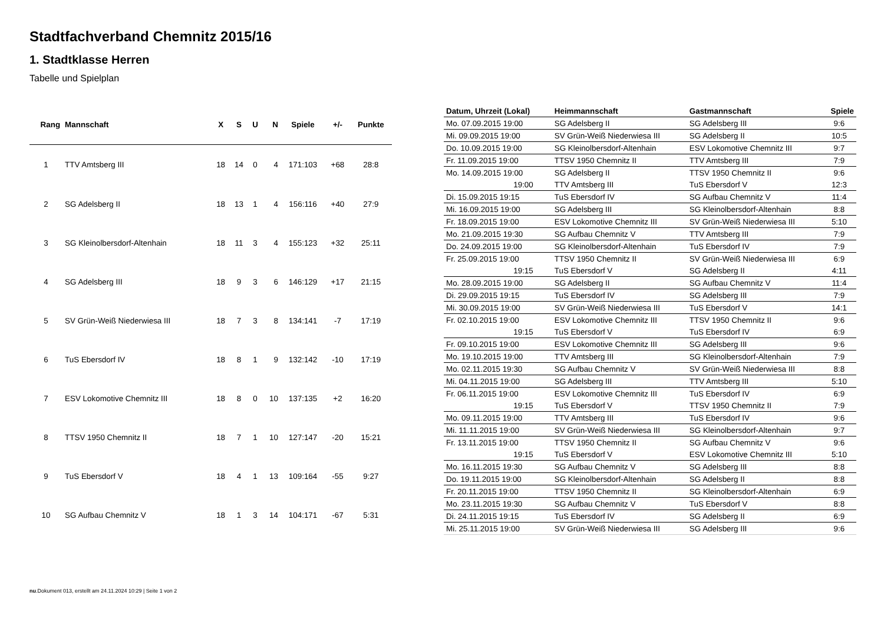Stadtfachverband Chemnitz 2015/16
1. Stadtklasse Herren
Tabelle und Spielplan
| Rang | Mannschaft | X | S | U | N | Spiele | +/- | Punkte |
| --- | --- | --- | --- | --- | --- | --- | --- | --- |
| 1 | TTV Amtsberg III | 18 | 14 | 0 | 4 | 171:103 | +68 | 28:8 |
| 2 | SG Adelsberg II | 18 | 13 | 1 | 4 | 156:116 | +40 | 27:9 |
| 3 | SG Kleinolbersdorf-Altenhain | 18 | 11 | 3 | 4 | 155:123 | +32 | 25:11 |
| 4 | SG Adelsberg III | 18 | 9 | 3 | 6 | 146:129 | +17 | 21:15 |
| 5 | SV Grün-Weiß Niederwiesa III | 18 | 7 | 3 | 8 | 134:141 | -7 | 17:19 |
| 6 | TuS Ebersdorf IV | 18 | 8 | 1 | 9 | 132:142 | -10 | 17:19 |
| 7 | ESV Lokomotive Chemnitz III | 18 | 8 | 0 | 10 | 137:135 | +2 | 16:20 |
| 8 | TTSV 1950 Chemnitz II | 18 | 7 | 1 | 10 | 127:147 | -20 | 15:21 |
| 9 | TuS Ebersdorf V | 18 | 4 | 1 | 13 | 109:164 | -55 | 9:27 |
| 10 | SG Aufbau Chemnitz V | 18 | 1 | 3 | 14 | 104:171 | -67 | 5:31 |
| Datum, Uhrzeit (Lokal) | Heimmannschaft | Gastmannschaft | Spiele |
| --- | --- | --- | --- |
| Mo. 07.09.2015 19:00 | SG Adelsberg II | SG Adelsberg III | 9:6 |
| Mi. 09.09.2015 19:00 | SV Grün-Weiß Niederwiesa III | SG Adelsberg II | 10:5 |
| Do. 10.09.2015 19:00 | SG Kleinolbersdorf-Altenhain | ESV Lokomotive Chemnitz III | 9:7 |
| Fr. 11.09.2015 19:00 | TTSV 1950 Chemnitz II | TTV Amtsberg III | 7:9 |
| Mo. 14.09.2015 19:00 | SG Adelsberg II | TTSV 1950 Chemnitz II | 9:6 |
| 19:00 | TTV Amtsberg III | TuS Ebersdorf V | 12:3 |
| Di. 15.09.2015 19:15 | TuS Ebersdorf IV | SG Aufbau Chemnitz V | 11:4 |
| Mi. 16.09.2015 19:00 | SG Adelsberg III | SG Kleinolbersdorf-Altenhain | 8:8 |
| Fr. 18.09.2015 19:00 | ESV Lokomotive Chemnitz III | SV Grün-Weiß Niederwiesa III | 5:10 |
| Mo. 21.09.2015 19:30 | SG Aufbau Chemnitz V | TTV Amtsberg III | 7:9 |
| Do. 24.09.2015 19:00 | SG Kleinolbersdorf-Altenhain | TuS Ebersdorf IV | 7:9 |
| Fr. 25.09.2015 19:00 | TTSV 1950 Chemnitz II | SV Grün-Weiß Niederwiesa III | 6:9 |
| 19:15 | TuS Ebersdorf V | SG Adelsberg II | 4:11 |
| Mo. 28.09.2015 19:00 | SG Adelsberg II | SG Aufbau Chemnitz V | 11:4 |
| Di. 29.09.2015 19:15 | TuS Ebersdorf IV | SG Adelsberg III | 7:9 |
| Mi. 30.09.2015 19:00 | SV Grün-Weiß Niederwiesa III | TuS Ebersdorf V | 14:1 |
| Fr. 02.10.2015 19:00 | ESV Lokomotive Chemnitz III | TTSV 1950 Chemnitz II | 9:6 |
| 19:15 | TuS Ebersdorf V | TuS Ebersdorf IV | 6:9 |
| Fr. 09.10.2015 19:00 | ESV Lokomotive Chemnitz III | SG Adelsberg III | 9:6 |
| Mo. 19.10.2015 19:00 | TTV Amtsberg III | SG Kleinolbersdorf-Altenhain | 7:9 |
| Mo. 02.11.2015 19:30 | SG Aufbau Chemnitz V | SV Grün-Weiß Niederwiesa III | 8:8 |
| Mi. 04.11.2015 19:00 | SG Adelsberg III | TTV Amtsberg III | 5:10 |
| Fr. 06.11.2015 19:00 | ESV Lokomotive Chemnitz III | TuS Ebersdorf IV | 6:9 |
| 19:15 | TuS Ebersdorf V | TTSV 1950 Chemnitz II | 7:9 |
| Mo. 09.11.2015 19:00 | TTV Amtsberg III | TuS Ebersdorf IV | 9:6 |
| Mi. 11.11.2015 19:00 | SV Grün-Weiß Niederwiesa III | SG Kleinolbersdorf-Altenhain | 9:7 |
| Fr. 13.11.2015 19:00 | TTSV 1950 Chemnitz II | SG Aufbau Chemnitz V | 9:6 |
| 19:15 | TuS Ebersdorf V | ESV Lokomotive Chemnitz III | 5:10 |
| Mo. 16.11.2015 19:30 | SG Aufbau Chemnitz V | SG Adelsberg III | 8:8 |
| Do. 19.11.2015 19:00 | SG Kleinolbersdorf-Altenhain | SG Adelsberg II | 8:8 |
| Fr. 20.11.2015 19:00 | TTSV 1950 Chemnitz II | SG Kleinolbersdorf-Altenhain | 6:9 |
| Mo. 23.11.2015 19:30 | SG Aufbau Chemnitz V | TuS Ebersdorf V | 8:8 |
| Di. 24.11.2015 19:15 | TuS Ebersdorf IV | SG Adelsberg II | 6:9 |
| Mi. 25.11.2015 19:00 | SV Grün-Weiß Niederwiesa III | SG Adelsberg III | 9:6 |
nu.Dokument 013, erstellt am 24.11.2024 10:29 | Seite 1 von 2